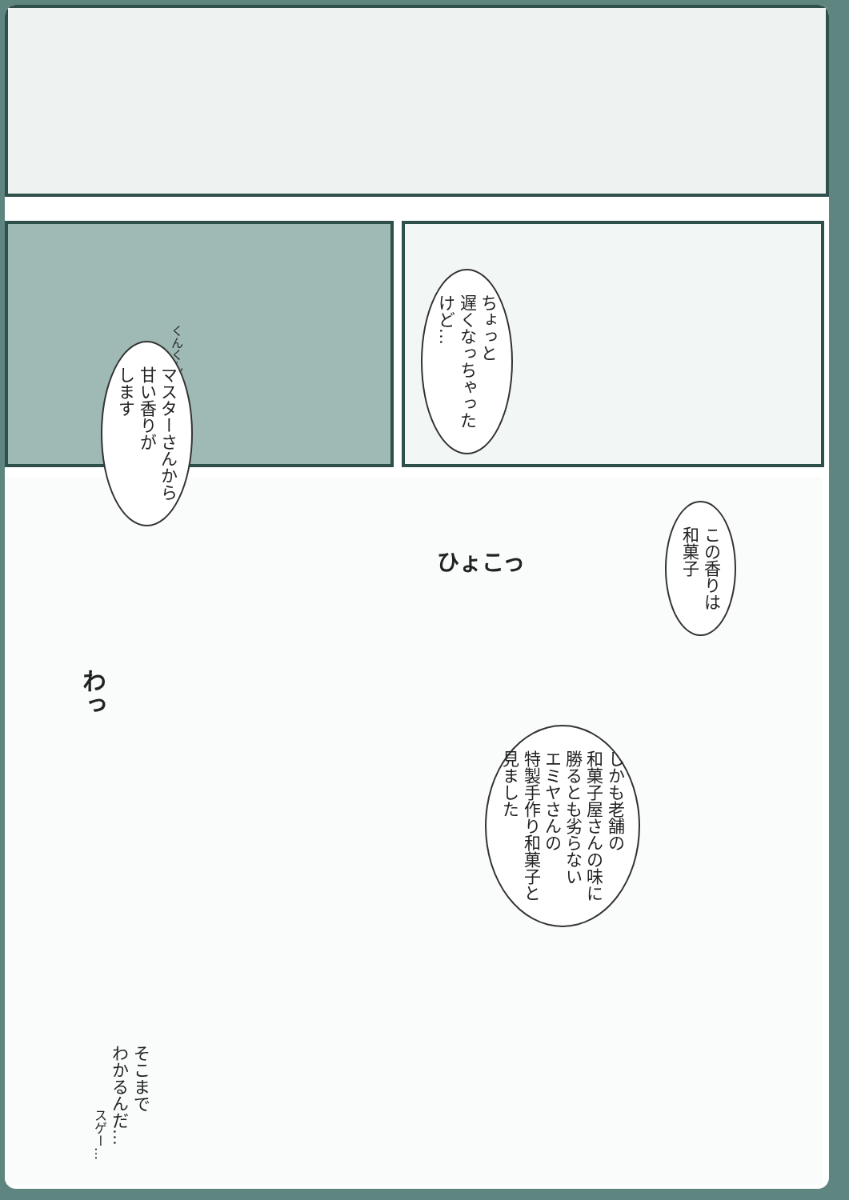くんくん
マスターさんから
甘い香りが
します
ちょっと
遅くなっちゃった
けど…
この香りは
和菓子
ひょこっ
わっ
しかも老舗の
和菓子屋さんの味に
勝るとも劣らない
エミヤさんの
特製手作り和菓子と
見ました
そこまで
わかるんだ…
スゲー…